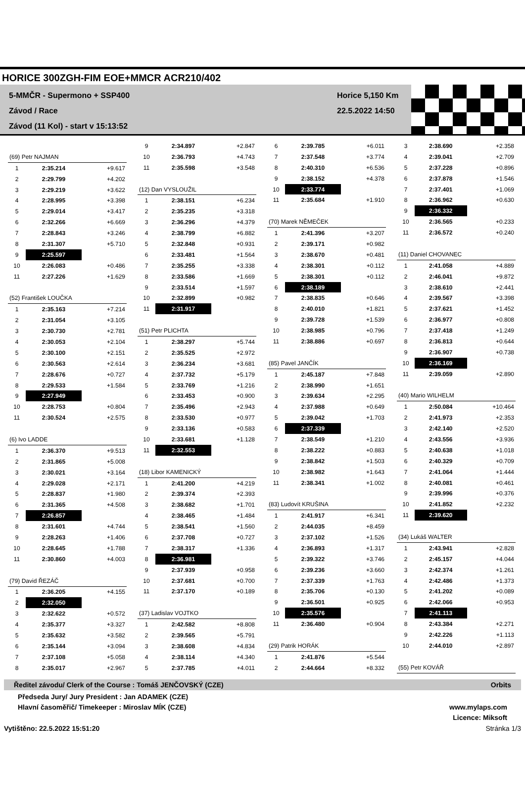HORICE 300ZGH-FIM EOE+MMCR ACR210/402
5-MMČR - Supermono + SSP400
Závod / Race
Závod (11 Kol) - start v 15:13:52
Horice 5,150 Km
22.5.2022 14:50
| (69) Petr NAJMAN | | |
| 1 | 2:35.214 | +9.617 |
| 2 | 2:29.799 | +4.202 |
| 3 | 2:29.219 | +3.622 |
| 4 | 2:28.995 | +3.398 |
| 5 | 2:29.014 | +3.417 |
| 6 | 2:32.266 | +6.669 |
| 7 | 2:28.843 | +3.246 |
| 8 | 2:31.307 | +5.710 |
| 9 | 2:25.597 | |
| 10 | 2:26.083 | +0.486 |
| 11 | 2:27.226 | +1.629 |
| (52) František LOUČKA | | |
| 1 | 2:35.163 | +7.214 |
| 2 | 2:31.054 | +3.105 |
| 3 | 2:30.730 | +2.781 |
| 4 | 2:30.053 | +2.104 |
| 5 | 2:30.100 | +2.151 |
| 6 | 2:30.563 | +2.614 |
| 7 | 2:28.676 | +0.727 |
| 8 | 2:29.533 | +1.584 |
| 9 | 2:27.949 | |
| 10 | 2:28.753 | +0.804 |
| 11 | 2:30.524 | +2.575 |
| (6) Ivo LADDE | | |
| 1 | 2:36.370 | +9.513 |
| 2 | 2:31.865 | +5.008 |
| 3 | 2:30.021 | +3.164 |
| 4 | 2:29.028 | +2.171 |
| 5 | 2:28.837 | +1.980 |
| 6 | 2:31.365 | +4.508 |
| 7 | 2:26.857 | |
| 8 | 2:31.601 | +4.744 |
| 9 | 2:28.263 | +1.406 |
| 10 | 2:28.645 | +1.788 |
| 11 | 2:30.860 | +4.003 |
| (79) David ŘEZÁČ | | |
| 1 | 2:36.205 | +4.155 |
| 2 | 2:32.050 | |
| 3 | 2:32.622 | +0.572 |
| 4 | 2:35.377 | +3.327 |
| 5 | 2:35.632 | +3.582 |
| 6 | 2:35.144 | +3.094 |
| 7 | 2:37.108 | +5.058 |
| 8 | 2:35.017 | +2.967 |
| 9 | 2:34.897 | +2.847 |
| 10 | 2:36.793 | +4.743 |
| 11 | 2:35.598 | +3.548 |
| (12) Dan VYSLOUŽIL | | |
| 1 | 2:38.151 | +6.234 |
| 2 | 2:35.235 | +3.318 |
| 3 | 2:36.296 | +4.379 |
| 4 | 2:38.799 | +6.882 |
| 5 | 2:32.848 | +0.931 |
| 6 | 2:33.481 | +1.564 |
| 7 | 2:35.255 | +3.338 |
| 8 | 2:33.586 | +1.669 |
| 9 | 2:33.514 | +1.597 |
| 10 | 2:32.899 | +0.982 |
| 11 | 2:31.917 | |
| (51) Petr PLICHTA | | |
| 1 | 2:38.297 | +5.744 |
| 2 | 2:35.525 | +2.972 |
| 3 | 2:36.234 | +3.681 |
| 4 | 2:37.732 | +5.179 |
| 5 | 2:33.769 | +1.216 |
| 6 | 2:33.453 | +0.900 |
| 7 | 2:35.496 | +2.943 |
| 8 | 2:33.530 | +0.977 |
| 9 | 2:33.136 | +0.583 |
| 10 | 2:33.681 | +1.128 |
| 11 | 2:32.553 | |
| (18) Libor KAMENICKÝ | | |
| 1 | 2:41.200 | +4.219 |
| 2 | 2:39.374 | +2.393 |
| 3 | 2:38.682 | +1.701 |
| 4 | 2:38.465 | +1.484 |
| 5 | 2:38.541 | +1.560 |
| 6 | 2:37.708 | +0.727 |
| 7 | 2:38.317 | +1.336 |
| 8 | 2:36.981 | |
| 9 | 2:37.939 | +0.958 |
| 10 | 2:37.681 | +0.700 |
| 11 | 2:37.170 | +0.189 |
| (37) Ladislav VOJTKO | | |
| 1 | 2:42.582 | +8.808 |
| 2 | 2:39.565 | +5.791 |
| 3 | 2:38.608 | +4.834 |
| 4 | 2:38.114 | +4.340 |
| 5 | 2:37.785 | +4.011 |
| 6 | 2:39.785 | +6.011 |
| 7 | 2:37.548 | +3.774 |
| 8 | 2:40.310 | +6.536 |
| 9 | 2:38.152 | +4.378 |
| 10 | 2:33.774 | |
| 11 | 2:35.684 | +1.910 |
| (70) Marek NĚMEČEK | | |
| 1 | 2:41.396 | +3.207 |
| 2 | 2:39.171 | +0.982 |
| 3 | 2:38.670 | +0.481 |
| 4 | 2:38.301 | +0.112 |
| 5 | 2:38.301 | +0.112 |
| 6 | 2:38.189 | |
| 7 | 2:38.835 | +0.646 |
| 8 | 2:40.010 | +1.821 |
| 9 | 2:39.728 | +1.539 |
| 10 | 2:38.985 | +0.796 |
| 11 | 2:38.886 | +0.697 |
| (85) Pavel JANČÍK | | |
| 1 | 2:45.187 | +7.848 |
| 2 | 2:38.990 | +1.651 |
| 3 | 2:39.634 | +2.295 |
| 4 | 2:37.988 | +0.649 |
| 5 | 2:39.042 | +1.703 |
| 6 | 2:37.339 | |
| 7 | 2:38.549 | +1.210 |
| 8 | 2:38.222 | +0.883 |
| 9 | 2:38.842 | +1.503 |
| 10 | 2:38.982 | +1.643 |
| 11 | 2:38.341 | +1.002 |
| (83) Ludovít KRUŠINA | | |
| 1 | 2:41.917 | +6.341 |
| 2 | 2:44.035 | +8.459 |
| 3 | 2:37.102 | +1.526 |
| 4 | 2:36.893 | +1.317 |
| 5 | 2:39.322 | +3.746 |
| 6 | 2:39.236 | +3.660 |
| 7 | 2:37.339 | +1.763 |
| 8 | 2:35.706 | +0.130 |
| 9 | 2:36.501 | +0.925 |
| 10 | 2:35.576 | |
| 11 | 2:36.480 | +0.904 |
| (29) Patrik HORÁK | | |
| 1 | 2:41.876 | +5.544 |
| 2 | 2:44.664 | +8.332 |
| 3 | 2:38.690 | +2.358 |
| 4 | 2:39.041 | +2.709 |
| 5 | 2:37.228 | +0.896 |
| 6 | 2:37.878 | +1.546 |
| 7 | 2:37.401 | +1.069 |
| 8 | 2:36.962 | +0.630 |
| 9 | 2:36.332 | |
| 10 | 2:36.565 | +0.233 |
| 11 | 2:36.572 | +0.240 |
| (11) Daniel CHOVANEC | | |
| 1 | 2:41.058 | +4.889 |
| 2 | 2:46.041 | +9.872 |
| 3 | 2:38.610 | +2.441 |
| 4 | 2:39.567 | +3.398 |
| 5 | 2:37.621 | +1.452 |
| 6 | 2:36.977 | +0.808 |
| 7 | 2:37.418 | +1.249 |
| 8 | 2:36.813 | +0.644 |
| 9 | 2:36.907 | +0.738 |
| 10 | 2:36.169 | |
| 11 | 2:39.059 | +2.890 |
| (40) Mario WILHELM | | |
| 1 | 2:50.084 | +10.464 |
| 2 | 2:41.973 | +2.353 |
| 3 | 2:42.140 | +2.520 |
| 4 | 2:43.556 | +3.936 |
| 5 | 2:40.638 | +1.018 |
| 6 | 2:40.329 | +0.709 |
| 7 | 2:41.064 | +1.444 |
| 8 | 2:40.081 | +0.461 |
| 9 | 2:39.996 | +0.376 |
| 10 | 2:41.852 | +2.232 |
| 11 | 2:39.620 | |
| (34) Lukáš WALTER | | |
| 1 | 2:43.941 | +2.828 |
| 2 | 2:45.157 | +4.044 |
| 3 | 2:42.374 | +1.261 |
| 4 | 2:42.486 | +1.373 |
| 5 | 2:41.202 | +0.089 |
| 6 | 2:42.066 | +0.953 |
| 7 | 2:41.113 | |
| 8 | 2:43.384 | +2.271 |
| 9 | 2:42.226 | +1.113 |
| 10 | 2:44.010 | +2.897 |
| (55) Petr KOVÁŘ | | |
Ředitel závodu/ Clerk of the Course : Tomáš JENČOVSKÝ (CZE) Orbits
Předseda Jury/ Jury President : Jan ADAMEK (CZE)
Hlavní časoměřič/ Timekeeper : Miroslav MÍK (CZE)
www.mylaps.com
Licence: Miksoft
Vytištěno: 22.5.2022 15:51:20 Stránka 1/3